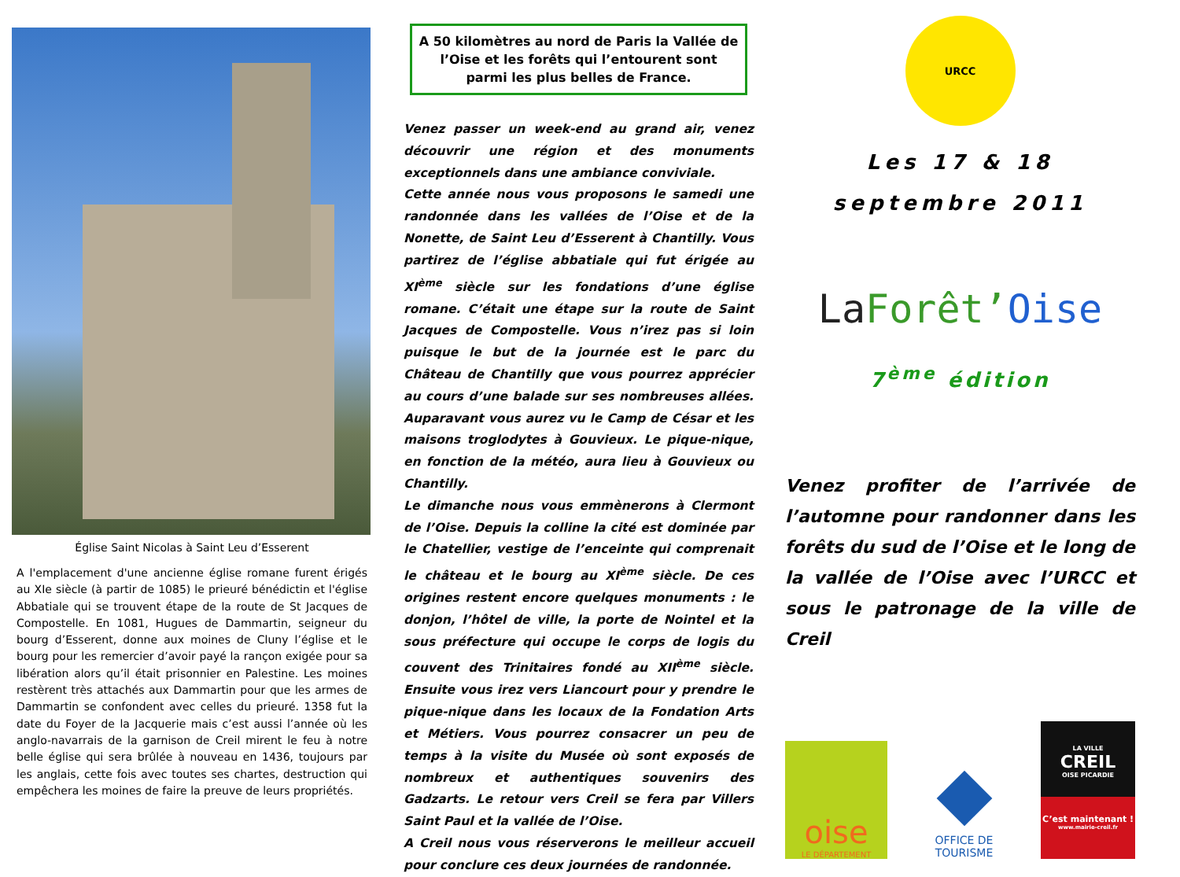Église Saint Nicolas à Saint Leu d’Esserent
A l'emplacement d'une ancienne église romane furent érigés au XIe siècle (à partir de 1085) le prieuré bénédictin et l'église Abbatiale qui se trouvent étape de la route de St Jacques de Compostelle. En 1081, Hugues de Dammartin, seigneur du bourg d’Esserent, donne aux moines de Cluny l’église et le bourg pour les remercier d’avoir payé la rançon exigée pour sa libération alors qu’il était prisonnier en Palestine. Les moines restèrent très attachés aux Dammartin pour que les armes de Dammartin se confondent avec celles du prieuré. 1358 fut la date du Foyer de la Jacquerie mais c’est aussi l’année où les anglo-navarrais de la garnison de Creil mirent le feu à notre belle église qui sera brûlée à nouveau en 1436, toujours par les anglais, cette fois avec toutes ses chartes, destruction qui empêchera les moines de faire la preuve de leurs propriétés.
A 50 kilomètres au nord de Paris la Vallée de l’Oise et les forêts qui l’entourent sont parmi les plus belles de France.
Venez passer un week-end au grand air, venez découvrir une région et des monuments exceptionnels dans une ambiance conviviale.
Cette année nous vous proposons le samedi une randonnée dans les vallées de l’Oise et de la Nonette, de Saint Leu d’Esserent à Chantilly. Vous partirez de l’église abbatiale qui fut érigée au XI<sup>ème</sup> siècle sur les fondations d’une église romane. C’était une étape sur la route de Saint Jacques de Compostelle. Vous n’irez pas si loin puisque le but de la journée est le parc du Château de Chantilly que vous pourrez apprécier au cours d’une balade sur ses nombreuses allées. Auparavant vous aurez vu le Camp de César et les maisons troglodytes à Gouvieux. Le pique-nique, en fonction de la météo, aura lieu à Gouvieux ou Chantilly.
Le dimanche nous vous emmènerons à Clermont de l’Oise. Depuis la colline la cité est dominée par le Chatellier, vestige de l’enceinte qui comprenait le château et le bourg au XI<sup>ème</sup> siècle. De ces origines restent encore quelques monuments : le donjon, l’hôtel de ville, la porte de Nointel et la sous préfecture qui occupe le corps de logis du couvent des Trinitaires fondé au XII<sup>ème</sup> siècle. Ensuite vous irez vers Liancourt pour y prendre le pique-nique dans les locaux de la Fondation Arts et Métiers. Vous pourrez consacrer un peu de temps à la visite du Musée où sont exposés de nombreux et authentiques souvenirs des Gadzarts. Le retour vers Creil se fera par Villers Saint Paul et la vallée de l’Oise.
A Creil nous vous réserverons le meilleur accueil pour conclure ces deux journées de randonnée.
URCC
Les 17 & 18
septembre 2011
La Forêt’Oise
7<sup>ème</sup> édition
Venez profiter de l’arrivée de l’automne pour randonner dans les forêts du sud de l’Oise et le long de la vallée de l’Oise avec l’URCC et sous le patronage de la ville de Creil
oise
LE DÉPARTEMENT
OFFICE DE TOURISME
LA VILLE
CREIL
OISE PICARDIE
C’est maintenant !
www.mairie-creil.fr